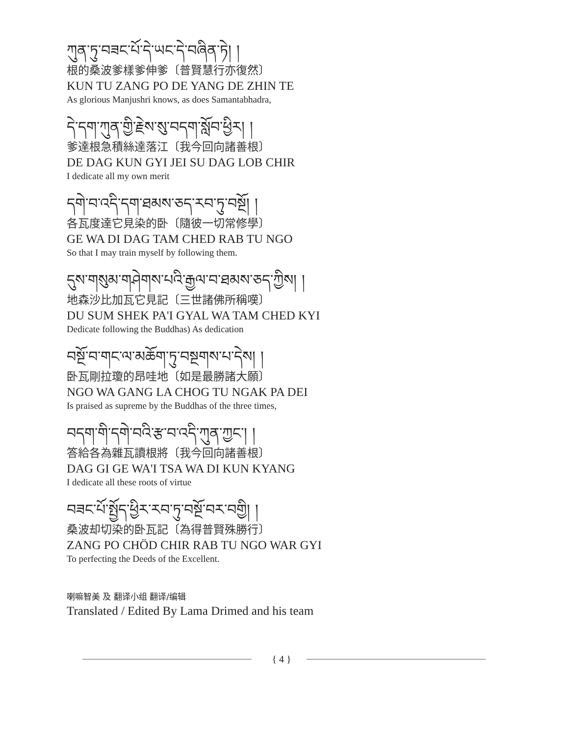ཀུན་ཏུ་བཟང་པོ་དེ་ཡང་དེ་བཞིན་ཏེ། །
根的桑波爹樣爹伸爹〔普賢慧行亦復然〕
KUN TU ZANG PO DE YANG DE ZHIN TE
As glorious Manjushri knows, as does Samantabhadra,
དེ་དག་ཀུན་གྱི་རྗེས་སུ་བདག་སློབ་ཕྱིར། །
爹達根急積絲達落江〔我今回向諸善根〕
DE DAG KUN GYI JEI SU DAG LOB CHIR
I dedicate all my own merit
དགེ་བ་འདི་དག་ཐམས་ཅད་རབ་ཏུ་བསྔོ། །
各瓦度達它見染的卧〔隨彼一切常修學〕
GE WA DI DAG TAM CHED RAB TU NGO
So that I may train myself by following them.
དུས་གསུམ་གཤེགས་པའི་རྒྱལ་བ་ཐམས་ཅད་ཀྱིས། །
地森沙比加瓦它見記〔三世諸佛所稱嘆〕
DU SUM SHEK PA'I GYAL WA TAM CHED KYI
Dedicate following the Buddhas) As dedication
བསྔོ་བ་གང་ལ་མཆོག་ཏུ་བསྔགས་པ་དེས། །
卧瓦剛拉瓊的昂哇地〔如是最勝諸大願〕
NGO WA GANG LA CHOG TU NGAK PA DEI
Is praised as supreme by the Buddhas of the three times,
བདག་གི་དགེ་བའི་རྩ་བ་འདི་ཀུན་ཀྱང་། །
答給各為雜瓦讀根將〔我今回向諸善根〕
DAG GI GE WA'I TSA WA DI KUN KYANG
I dedicate all these roots of virtue
བཟང་པོ་སྤྱོད་ཕྱིར་རབ་ཏུ་བསྔོ་བར་བགྱི། །
桑波却切染的卧瓦記〔為得普賢殊勝行〕
ZANG PO CHÖD CHIR RAB TU NGO WAR GYI
To perfecting the Deeds of the Excellent.
喇嘛智美 及 翻译小组 翻译/编辑
Translated / Edited By Lama Drimed and his team
{ 4 }